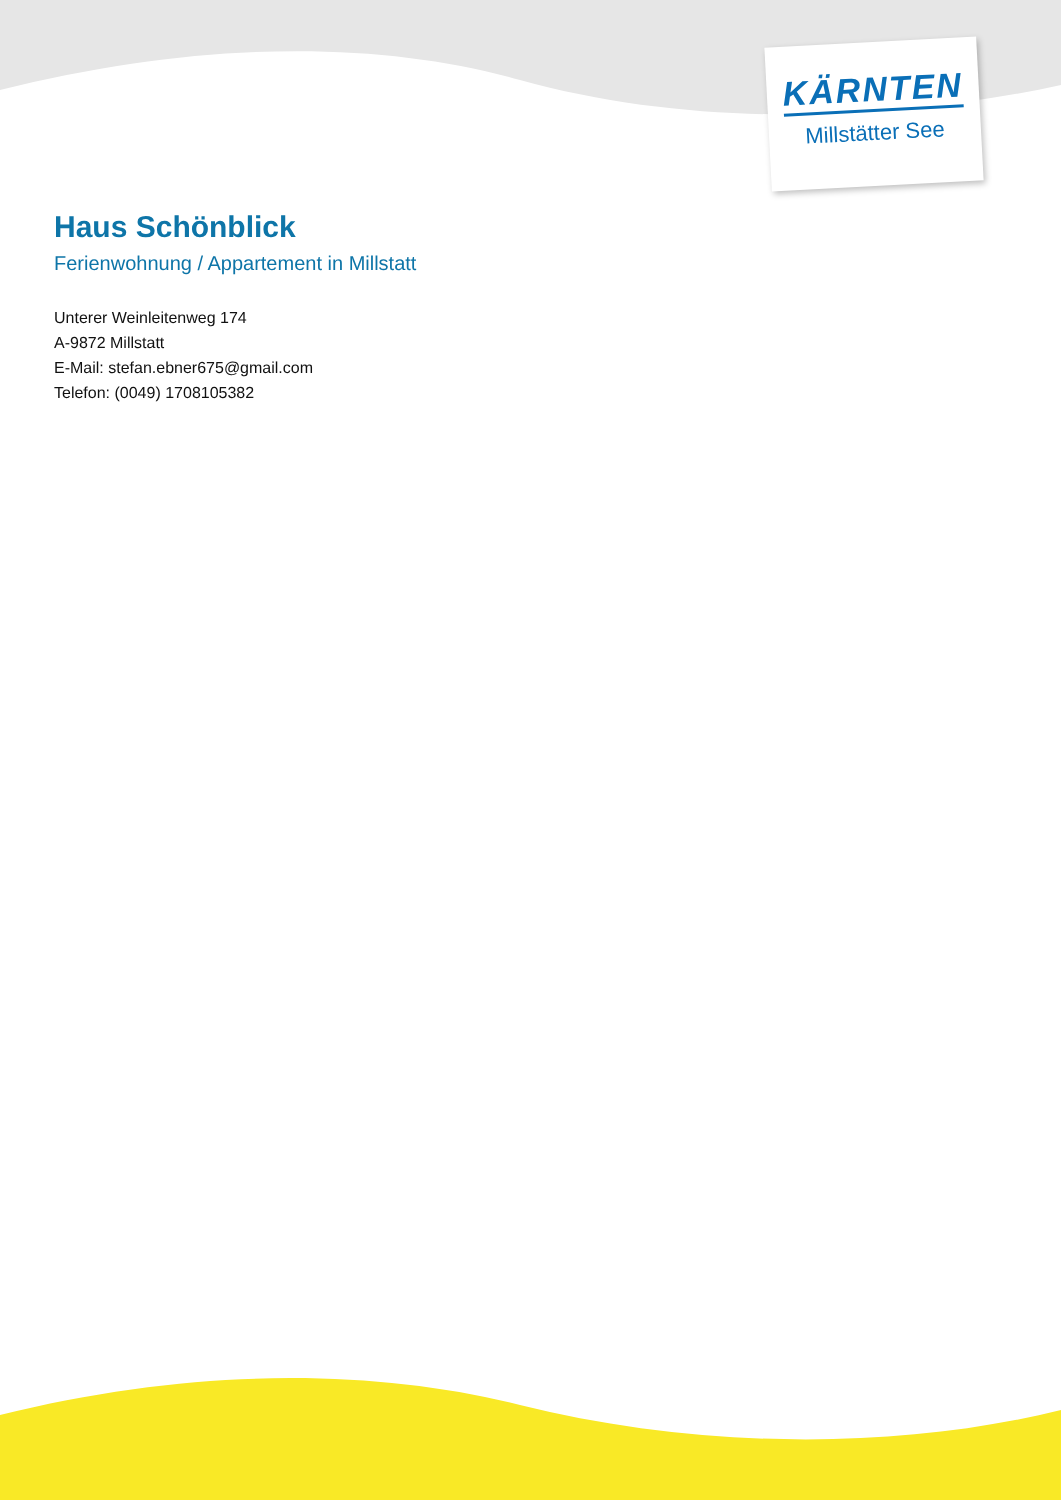KÄRNTEN
Millstätter See
Haus Schönblick
Ferienwohnung / Appartement in Millstatt
Unterer Weinleitenweg 174
A-9872 Millstatt
E-Mail: stefan.ebner675@gmail.com
Telefon: (0049) 1708105382